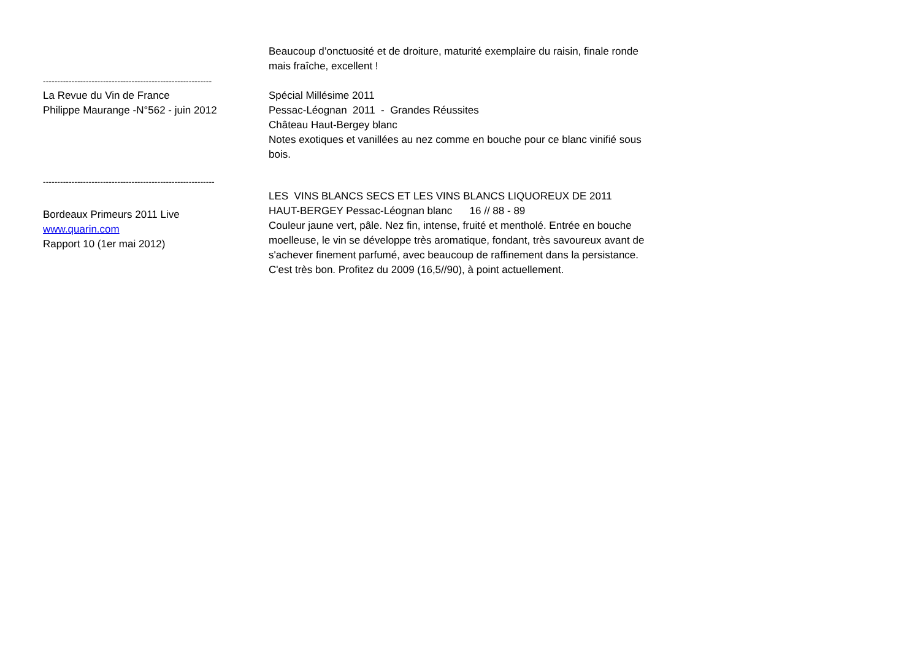Beaucoup d’onctuosité et de droiture, maturité exemplaire du raisin, finale ronde mais fraîche, excellent !
-----------------------------------------------------------
La Revue du Vin de France
Philippe Maurange -N°562 - juin 2012
Spécial Millésime 2011
Pessac-Léognan 2011 - Grandes Réussites
Château Haut-Bergey blanc
Notes exotiques et vanillées au nez comme en bouche pour ce blanc vinifié sous bois.
------------------------------------------------------------
Bordeaux Primeurs 2011 Live
www.quarin.com
Rapport 10 (1er mai 2012)
LES VINS BLANCS SECS ET LES VINS BLANCS LIQUOREUX DE 2011
HAUT-BERGEY Pessac-Léognan blanc 16 // 88 - 89
Couleur jaune vert, pâle. Nez fin, intense, fruité et mentholé. Entrée en bouche moelleuse, le vin se développe très aromatique, fondant, très savoureux avant de s'achever finement parfumé, avec beaucoup de raffinement dans la persistance. C'est très bon. Profitez du 2009 (16,5//90), à point actuellement.